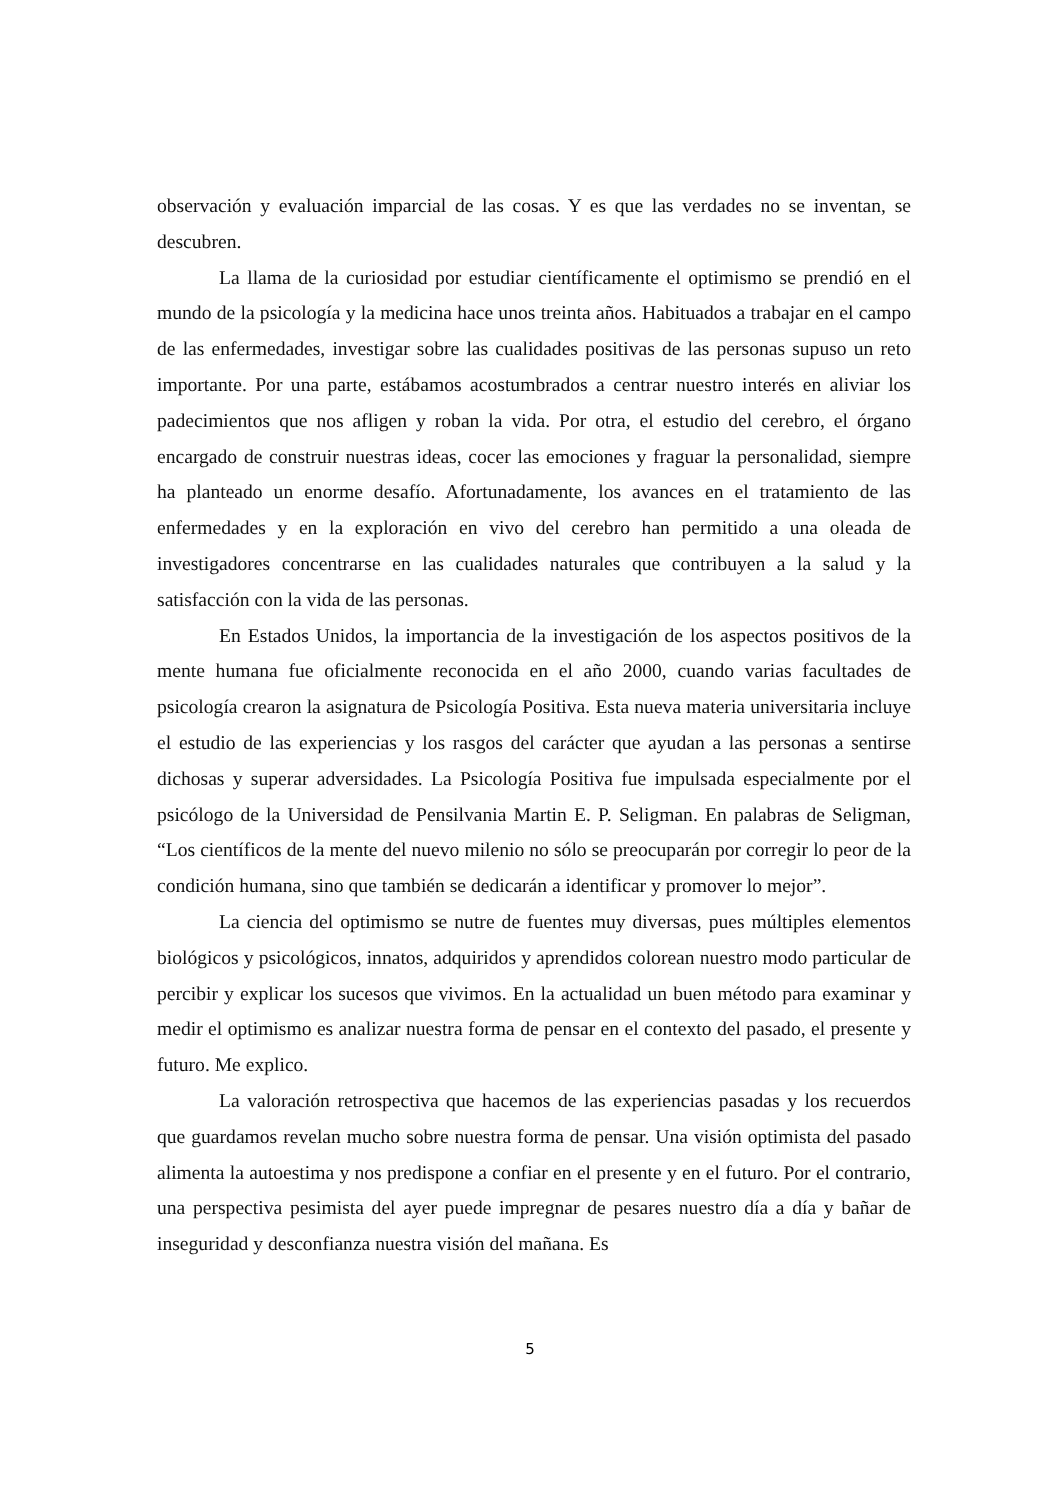observación y evaluación imparcial de las cosas. Y es que las verdades no se inventan, se descubren.
La llama de la curiosidad por estudiar científicamente el optimismo se prendió en el mundo de la psicología y la medicina hace unos treinta años. Habituados a trabajar en el campo de las enfermedades, investigar sobre las cualidades positivas de las personas supuso un reto importante. Por una parte, estábamos acostumbrados a centrar nuestro interés en aliviar los padecimientos que nos afligen y roban la vida. Por otra, el estudio del cerebro, el órgano encargado de construir nuestras ideas, cocer las emociones y fraguar la personalidad, siempre ha planteado un enorme desafío. Afortunadamente, los avances en el tratamiento de las enfermedades y en la exploración en vivo del cerebro han permitido a una oleada de investigadores concentrarse en las cualidades naturales que contribuyen a la salud y la satisfacción con la vida de las personas.
En Estados Unidos, la importancia de la investigación de los aspectos positivos de la mente humana fue oficialmente reconocida en el año 2000, cuando varias facultades de psicología crearon la asignatura de Psicología Positiva. Esta nueva materia universitaria incluye el estudio de las experiencias y los rasgos del carácter que ayudan a las personas a sentirse dichosas y superar adversidades. La Psicología Positiva fue impulsada especialmente por el psicólogo de la Universidad de Pensilvania Martin E. P. Seligman. En palabras de Seligman, “Los científicos de la mente del nuevo milenio no sólo se preocuparán por corregir lo peor de la condición humana, sino que también se dedicarán a identificar y promover lo mejor”.
La ciencia del optimismo se nutre de fuentes muy diversas, pues múltiples elementos biológicos y psicológicos, innatos, adquiridos y aprendidos colorean nuestro modo particular de percibir y explicar los sucesos que vivimos. En la actualidad un buen método para examinar y medir el optimismo es analizar nuestra forma de pensar en el contexto del pasado, el presente y futuro. Me explico.
La valoración retrospectiva que hacemos de las experiencias pasadas y los recuerdos que guardamos revelan mucho sobre nuestra forma de pensar. Una visión optimista del pasado alimenta la autoestima y nos predispone a confiar en el presente y en el futuro. Por el contrario, una perspectiva pesimista del ayer puede impregnar de pesares nuestro día a día y bañar de inseguridad y desconfianza nuestra visión del mañana. Es
5